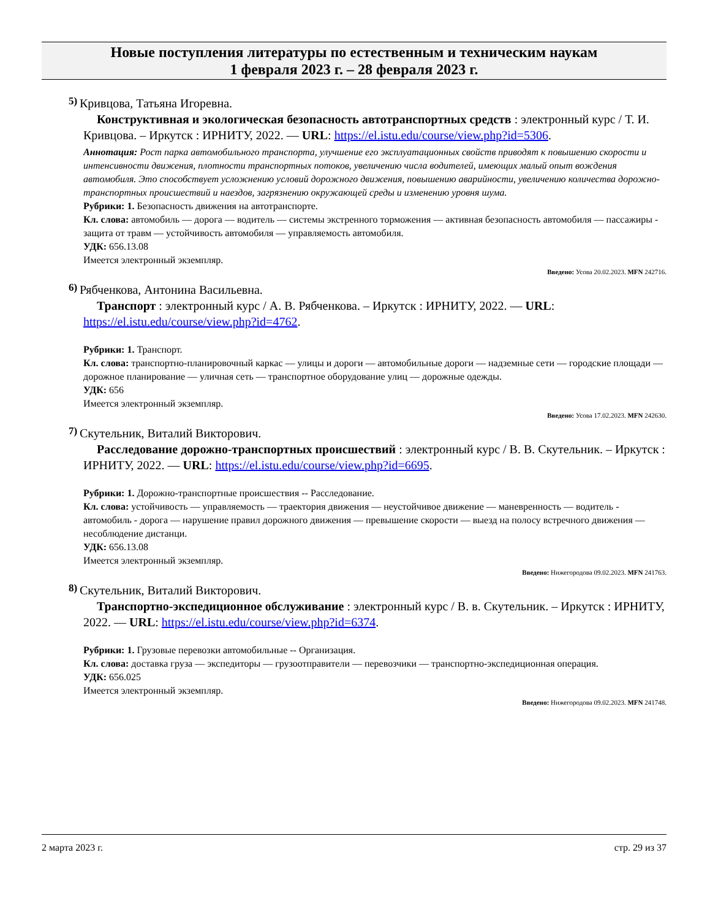Новые поступления литературы по естественным и техническим наукам
1 февраля 2023 г. – 28 февраля 2023 г.
5)
Кривцова, Татьяна Игоревна.
Конструктивная и экологическая безопасность автотранспортных средств : электронный курс / Т. И. Кривцова. – Иркутск : ИРНИТУ, 2022. — URL: https://el.istu.edu/course/view.php?id=5306.
Аннотация: Рост парка автомобильного транспорта, улучшение его эксплуатационных свойств приводят к повышению скорости и интенсивности движения, плотности транспортных потоков, увеличению числа водителей, имеющих малый опыт вождения автомобиля. Это способствует усложнению условий дорожного движения, повышению аварийности, увеличению количества дорожно-транспортных происшествий и наездов, загрязнению окружающей среды и изменению уровня шума.
Рубрики: 1. Безопасность движения на автотранспорте.
Кл. слова: автомобиль — дорога — водитель — системы экстренного торможения — активная безопасность автомобиля — пассажиры - защита от травм — устойчивость автомобиля — управляемость автомобиля.
УДК: 656.13.08
Имеется электронный экземпляр.
Введено: Усова 20.02.2023. MFN 242716.
6)
Рябченкова, Антонина Васильевна.
Транспорт : электронный курс / А. В. Рябченкова. – Иркутск : ИРНИТУ, 2022. — URL: https://el.istu.edu/course/view.php?id=4762.
Рубрики: 1. Транспорт.
Кл. слова: транспортно-планировочный каркас — улицы и дороги — автомобильные дороги — надземные сети — городские площади — дорожное планирование — уличная сеть — транспортное оборудование улиц — дорожные одежды.
УДК: 656
Имеется электронный экземпляр.
Введено: Усова 17.02.2023. MFN 242630.
7)
Скутельник, Виталий Викторович.
Расследование дорожно-транспортных происшествий : электронный курс / В. В. Скутельник. – Иркутск : ИРНИТУ, 2022. — URL: https://el.istu.edu/course/view.php?id=6695.
Рубрики: 1. Дорожно-транспортные происшествия -- Расследование.
Кл. слова: устойчивость — управляемость — траектория движения — неустойчивое движение — маневренность — водитель - автомобиль - дорога — нарушение правил дорожного движения — превышение скорости — выезд на полосу встречного движения — несоблюдение дистанци.
УДК: 656.13.08
Имеется электронный экземпляр.
Введено: Нижегородова 09.02.2023. MFN 241763.
8)
Скутельник, Виталий Викторович.
Транспортно-экспедиционное обслуживание : электронный курс / В. в. Скутельник. – Иркутск : ИРНИТУ, 2022. — URL: https://el.istu.edu/course/view.php?id=6374.
Рубрики: 1. Грузовые перевозки автомобильные -- Организация.
Кл. слова: доставка груза — экспедиторы — грузоотправители — перевозчики — транспортно-экспедиционная операция.
УДК: 656.025
Имеется электронный экземпляр.
Введено: Нижегородова 09.02.2023. MFN 241748.
2 марта 2023 г. стр. 29 из 37